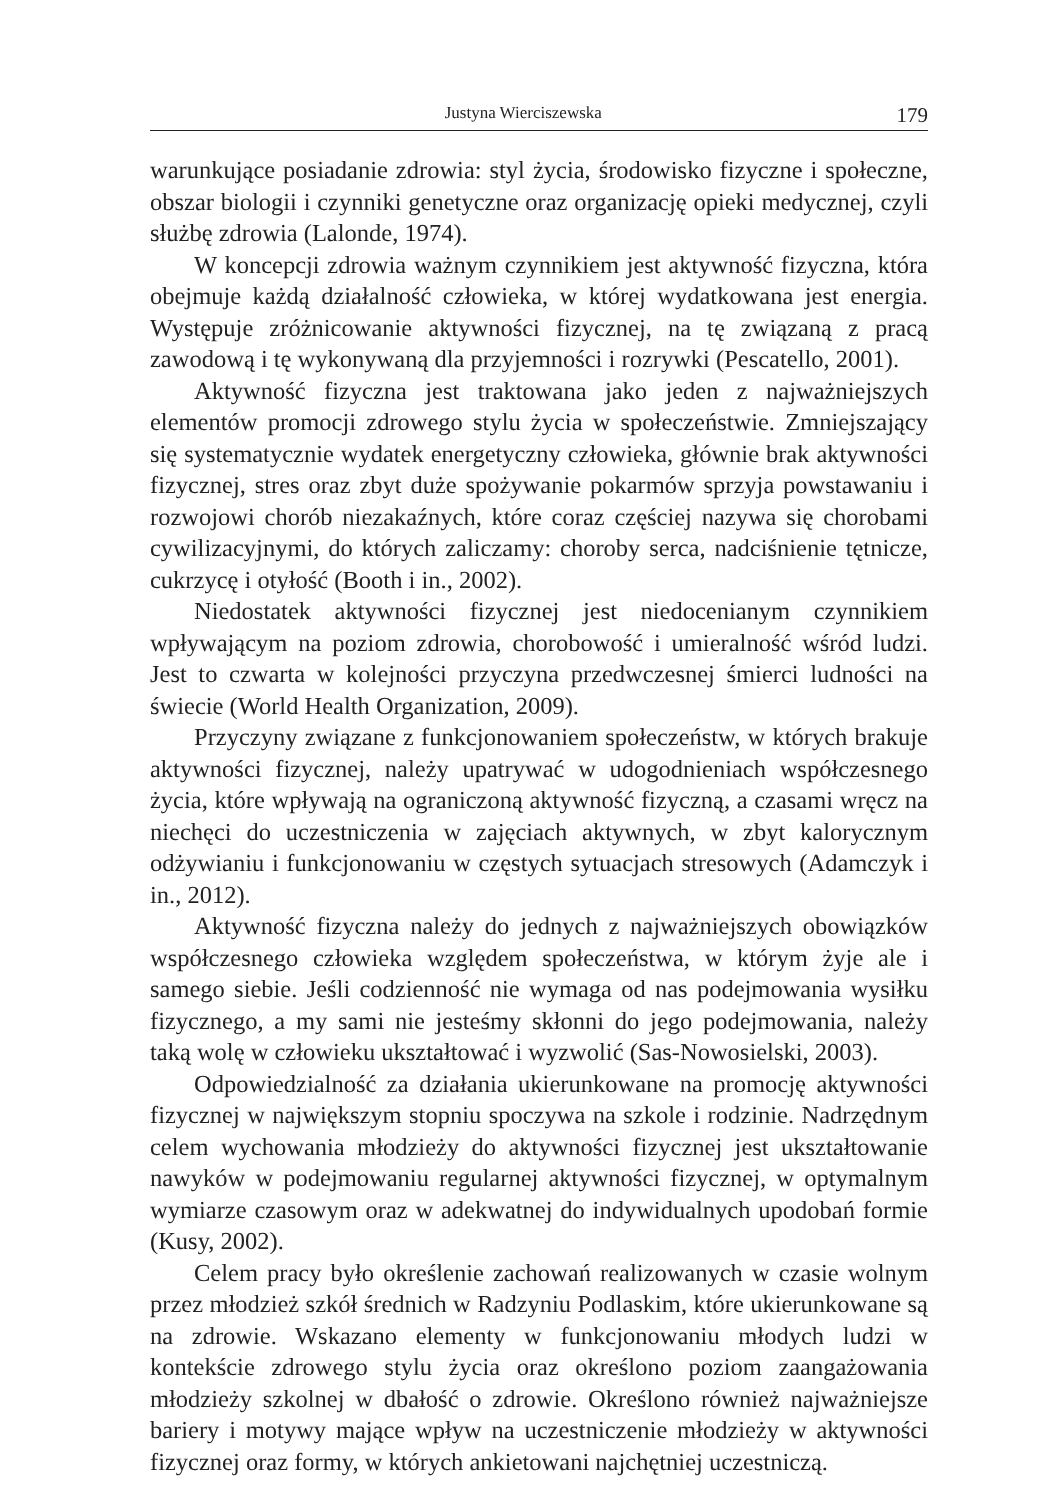Justyna Wierciszewska 179
warunkujące posiadanie zdrowia: styl życia, środowisko fizyczne i społeczne, obszar biologii i czynniki genetyczne oraz organizację opieki medycznej, czyli służbę zdrowia (Lalonde, 1974).
W koncepcji zdrowia ważnym czynnikiem jest aktywność fizyczna, która obejmuje każdą działalność człowieka, w której wydatkowana jest energia. Występuje zróżnicowanie aktywności fizycznej, na tę związaną z pracą zawodową i tę wykonywaną dla przyjemności i rozrywki (Pescatello, 2001).
Aktywność fizyczna jest traktowana jako jeden z najważniejszych elementów promocji zdrowego stylu życia w społeczeństwie. Zmniejszający się systematycznie wydatek energetyczny człowieka, głównie brak aktywności fizycznej, stres oraz zbyt duże spożywanie pokarmów sprzyja powstawaniu i rozwojowi chorób niezakaźnych, które coraz częściej nazywa się chorobami cywilizacyjnymi, do których zaliczamy: choroby serca, nadciśnienie tętnicze, cukrzycę i otyłość (Booth i in., 2002).
Niedostatek aktywności fizycznej jest niedocenianym czynnikiem wpływającym na poziom zdrowia, chorobowość i umieralność wśród ludzi. Jest to czwarta w kolejności przyczyna przedwczesnej śmierci ludności na świecie (World Health Organization, 2009).
Przyczyny związane z funkcjonowaniem społeczeństw, w których brakuje aktywności fizycznej, należy upatrywać w udogodnieniach współczesnego życia, które wpływają na ograniczoną aktywność fizyczną, a czasami wręcz na niechęci do uczestniczenia w zajęciach aktywnych, w zbyt kalorycznym odżywianiu i funkcjonowaniu w częstych sytuacjach stresowych (Adamczyk i in., 2012).
Aktywność fizyczna należy do jednych z najważniejszych obowiązków współczesnego człowieka względem społeczeństwa, w którym żyje ale i samego siebie. Jeśli codzienność nie wymaga od nas podejmowania wysiłku fizycznego, a my sami nie jesteśmy skłonni do jego podejmowania, należy taką wolę w człowieku ukształtować i wyzwolić (Sas-Nowosielski, 2003).
Odpowiedzialność za działania ukierunkowane na promocję aktywności fizycznej w największym stopniu spoczywa na szkole i rodzinie. Nadrzędnym celem wychowania młodzieży do aktywności fizycznej jest ukształtowanie nawyków w podejmowaniu regularnej aktywności fizycznej, w optymalnym wymiarze czasowym oraz w adekwatnej do indywidualnych upodobań formie (Kusy, 2002).
Celem pracy było określenie zachowań realizowanych w czasie wolnym przez młodzież szkół średnich w Radzyniu Podlaskim, które ukierunkowane są na zdrowie. Wskazano elementy w funkcjonowaniu młodych ludzi w kontekście zdrowego stylu życia oraz określono poziom zaangażowania młodzieży szkolnej w dbałość o zdrowie. Określono również najważniejsze bariery i motywy mające wpływ na uczestniczenie młodzieży w aktywności fizycznej oraz formy, w których ankietowani najchętniej uczestniczą.